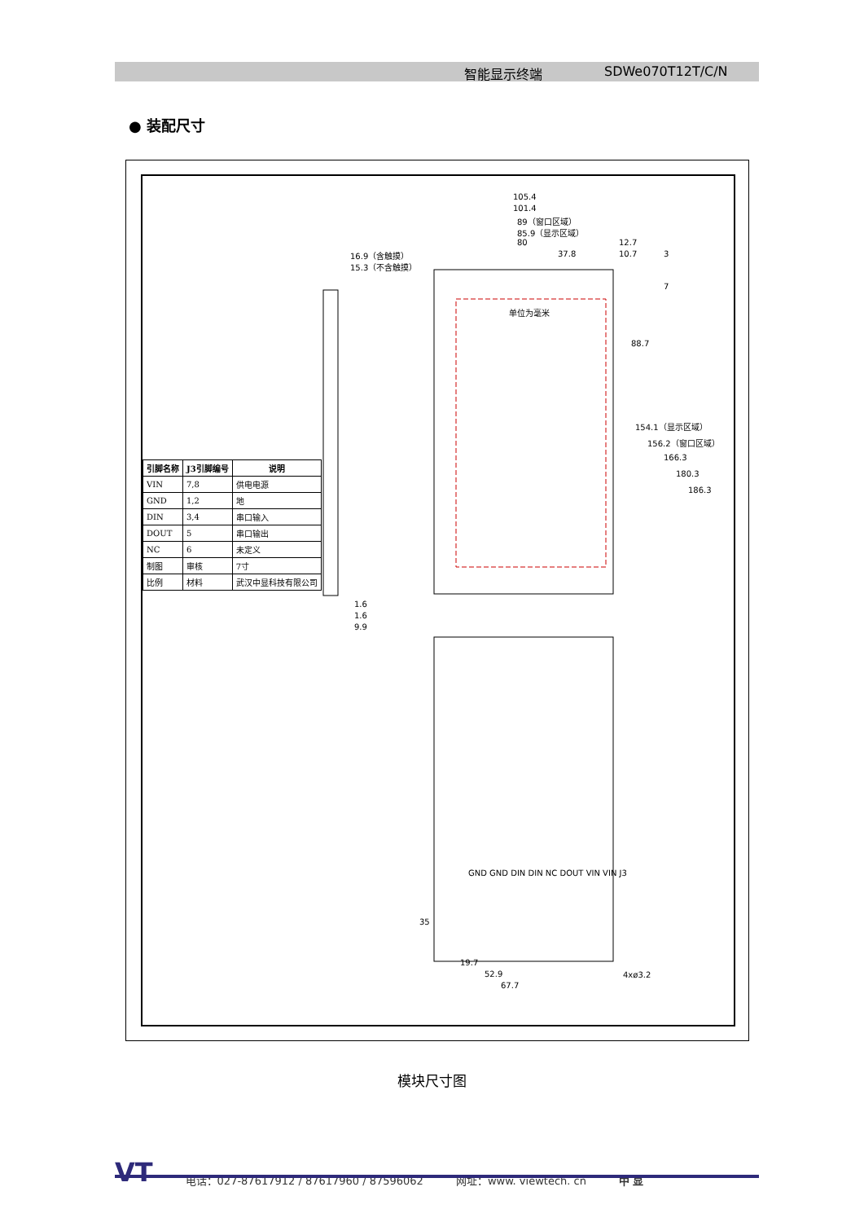智能显示终端 SDWe070T12T/C/N
● 装配尺寸
| 引脚名称 | J3引脚编号 | 说明 |
| --- | --- | --- |
| VIN | 7,8 | 供电电源 |
| GND | 1,2 | 地 |
| DIN | 3,4 | 串口输入 |
| DOUT | 5 | 串口输出 |
| NC | 6 | 未定义 |
| 制图 | 审核 | 7寸 |
| 比例 | 材料 | 武汉中显科技有限公司 |
105.4
101.4
89（窗口区域）
85.9（显示区域）
80
37.8
12.7
10.7 3
7
88.7
154.1（显示区域）
156.2（窗口区域）
166.3
180.3
186.3
单位为毫米
16.9（含触摸）
15.3（不含触摸）
1.6
1.6
9.9
GND GND DIN DIN NC DOUT VIN VIN J3
35
19.7
52.9
67.7
4xø3.2
模块尺寸图
VT 电话：027-87617912 / 87617960 / 87596062 网址：www. viewtech. cn 中 显